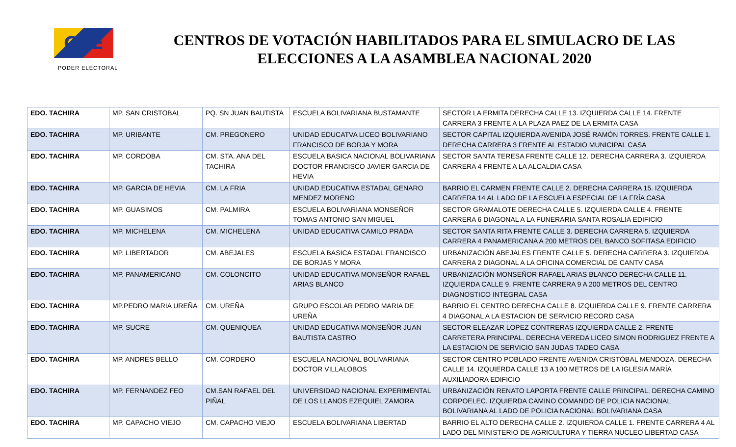CNE
PODER ELECTORAL
CENTROS DE VOTACIÓN HABILITADOS PARA EL SIMULACRO DE LAS ELECCIONES A LA ASAMBLEA NACIONAL 2020
| EDO. TACHIRA | MP. SAN CRISTOBAL | PQ. SN JUAN BAUTISTA | ESCUELA BOLIVARIANA BUSTAMANTE | SECTOR LA ERMITA DERECHA CALLE 13. IZQUIERDA CALLE 14. FRENTE CARRERA 3 FRENTE A LA PLAZA PAEZ DE LA ERMITA CASA |
| EDO. TACHIRA | MP. URIBANTE | CM. PREGONERO | UNIDAD EDUCATVA LICEO BOLIVARIANO FRANCISCO DE BORJA Y MORA | SECTOR CAPITAL IZQUIERDA AVENIDA JOSÉ RAMÓN TORRES. FRENTE CALLE 1. DERECHA CARRERA 3 FRENTE AL ESTADIO MUNICIPAL CASA |
| EDO. TACHIRA | MP. CORDOBA | CM. STA. ANA DEL TACHIRA | ESCUELA BASICA NACIONAL BOLIVARIANA DOCTOR FRANCISCO JAVIER GARCIA DE HEVIA | SECTOR SANTA TERESA FRENTE CALLE 12. DERECHA CARRERA 3. IZQUIERDA CARRERA 4 FRENTE A LA ALCALDIA CASA |
| EDO. TACHIRA | MP. GARCIA DE HEVIA | CM. LA FRIA | UNIDAD EDUCATIVA ESTADAL GENARO MENDEZ MORENO | BARRIO EL CARMEN FRENTE CALLE 2. DERECHA CARRERA 15. IZQUIERDA CARRERA 14 AL LADO DE LA ESCUELA ESPECIAL DE LA FRÍA CASA |
| EDO. TACHIRA | MP. GUASIMOS | CM. PALMIRA | ESCUELA BOLIVARIANA MONSEÑOR TOMAS ANTONIO SAN MIGUEL | SECTOR GRAMALOTE DERECHA CALLE 5. IZQUIERDA CALLE 4. FRENTE CARRERA 6 DIAGONAL A LA FUNERARIA SANTA ROSALIA EDIFICIO |
| EDO. TACHIRA | MP. MICHELENA | CM. MICHELENA | UNIDAD EDUCATIVA CAMILO PRADA | SECTOR SANTA RITA FRENTE CALLE 3. DERECHA CARRERA 5. IZQUIERDA CARRERA 4 PANAMERICANA A 200 METROS DEL BANCO SOFITASA EDIFICIO |
| EDO. TACHIRA | MP. LIBERTADOR | CM. ABEJALES | ESCUELA BASICA ESTADAL FRANCISCO DE BORJAS Y MORA | URBANIZACIÓN ABEJALES FRENTE CALLE 5. DERECHA CARRERA 3. IZQUIERDA CARRERA 2 DIAGONAL A LA OFICINA COMERCIAL DE CANTV CASA |
| EDO. TACHIRA | MP. PANAMERICANO | CM. COLONCITO | UNIDAD EDUCATIVA MONSEÑOR RAFAEL ARIAS BLANCO | URBANIZACIÓN MONSEÑOR RAFAEL ARIAS BLANCO DERECHA CALLE 11. IZQUIERDA CALLE 9. FRENTE CARRERA 9 A 200 METROS DEL CENTRO DIAGNOSTICO INTEGRAL CASA |
| EDO. TACHIRA | MP.PEDRO MARIA UREÑA | CM. UREÑA | GRUPO ESCOLAR PEDRO MARIA DE UREÑA | BARRIO EL CENTRO DERECHA CALLE 8. IZQUIERDA CALLE 9. FRENTE CARRERA 4 DIAGONAL A LA ESTACION DE SERVICIO RECORD CASA |
| EDO. TACHIRA | MP. SUCRE | CM. QUENIQUEA | UNIDAD EDUCATIVA MONSEÑOR JUAN BAUTISTA CASTRO | SECTOR ELEAZAR LOPEZ CONTRERAS IZQUIERDA CALLE 2. FRENTE CARRETERA PRINCIPAL. DERECHA VEREDA LICEO SIMON RODRIGUEZ FRENTE A LA ESTACION DE SERVICIO SAN JUDAS TADEO CASA |
| EDO. TACHIRA | MP. ANDRES BELLO | CM. CORDERO | ESCUELA NACIONAL BOLIVARIANA DOCTOR VILLALOBOS | SECTOR CENTRO POBLADO FRENTE AVENIDA CRISTÓBAL MENDOZA. DERECHA CALLE 14. IZQUIERDA CALLE 13 A 100 METROS DE LA IGLESIA MARÍA AUXILIADORA EDIFICIO |
| EDO. TACHIRA | MP. FERNANDEZ FEO | CM.SAN RAFAEL DEL PIÑAL | UNIVERSIDAD NACIONAL EXPERIMENTAL DE LOS LLANOS EZEQUIEL ZAMORA | URBANIZACIÓN RENATO LAPORTA FRENTE CALLE PRINCIPAL. DERECHA CAMINO CORPOELEC. IZQUIERDA CAMINO COMANDO DE POLICIA NACIONAL BOLIVARIANA AL LADO DE POLICIA NACIONAL BOLIVARIANA CASA |
| EDO. TACHIRA | MP. CAPACHO VIEJO | CM. CAPACHO VIEJO | ESCUELA BOLIVARIANA LIBERTAD | BARRIO EL ALTO DERECHA CALLE 2. IZQUIERDA CALLE 1. FRENTE CARRERA 4 AL LADO DEL MINISTERIO DE AGRICULTURA Y TIERRA NUCLEO LIBERTAD CASA |